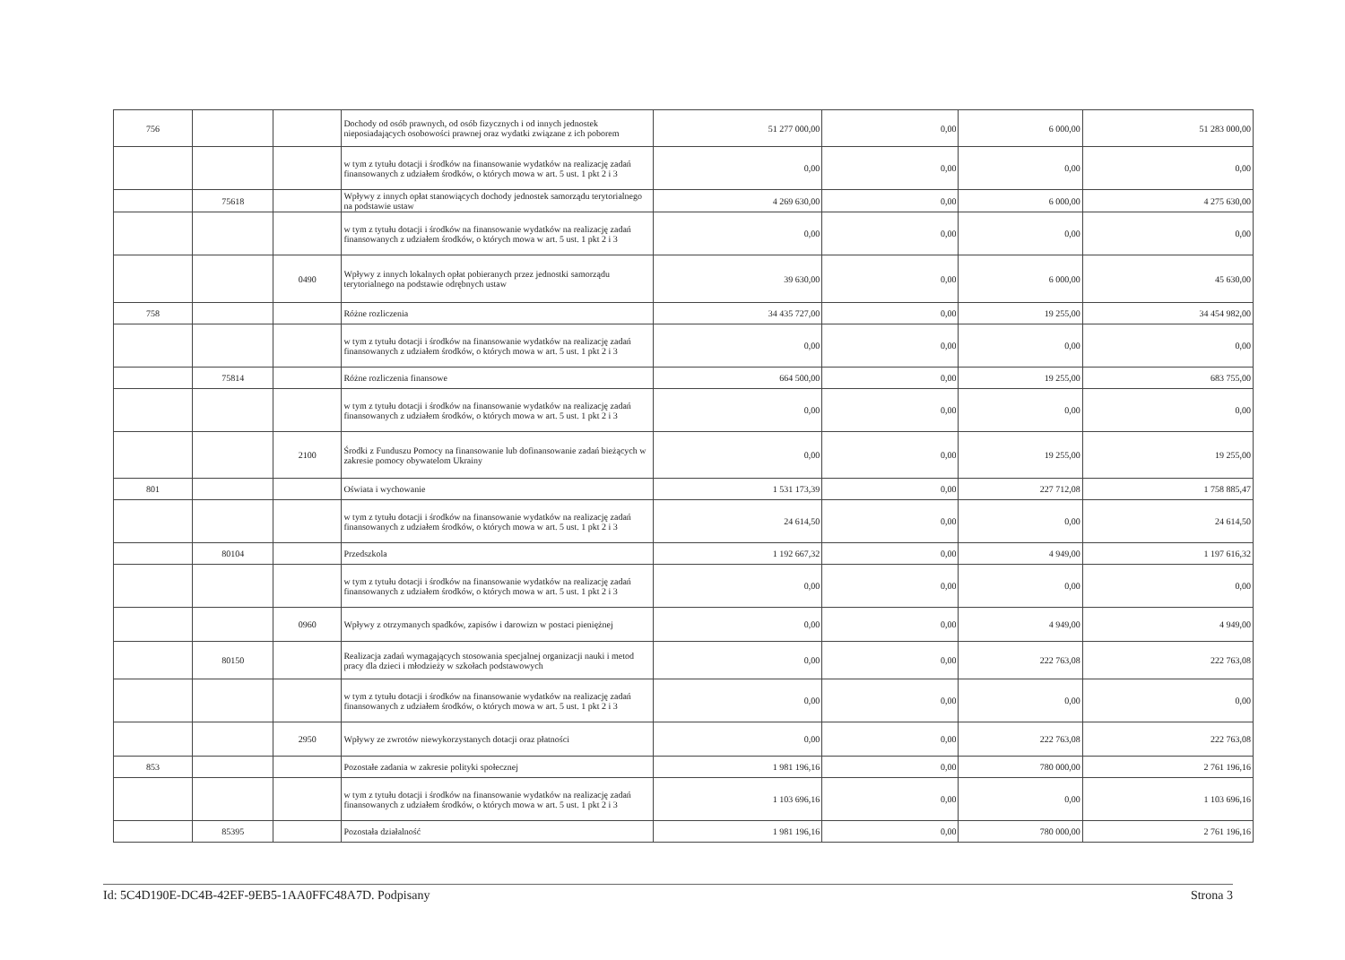| 756 | | | Dochody od osób prawnych, od osób fizycznych i od innych jednostek nieposiadających osobowości prawnej oraz wydatki związane z ich poborem | 51 277 000,00 | 0,00 | 6 000,00 | 51 283 000,00 |
| | | | w tym z tytułu dotacji i środków na finansowanie wydatków na realizację zadań finansowanych z udziałem środków, o których mowa w art. 5 ust. 1 pkt 2 i 3 | 0,00 | 0,00 | 0,00 | 0,00 |
| | 75618 | | Wpływy z innych opłat stanowiących dochody jednostek samorządu terytorialnego na podstawie ustaw | 4 269 630,00 | 0,00 | 6 000,00 | 4 275 630,00 |
| | | | w tym z tytułu dotacji i środków na finansowanie wydatków na realizację zadań finansowanych z udziałem środków, o których mowa w art. 5 ust. 1 pkt 2 i 3 | 0,00 | 0,00 | 0,00 | 0,00 |
| | | 0490 | Wpływy z innych lokalnych opłat pobieranych przez jednostki samorządu terytorialnego na podstawie odrębnych ustaw | 39 630,00 | 0,00 | 6 000,00 | 45 630,00 |
| 758 | | | Różne rozliczenia | 34 435 727,00 | 0,00 | 19 255,00 | 34 454 982,00 |
| | | | w tym z tytułu dotacji i środków na finansowanie wydatków na realizację zadań finansowanych z udziałem środków, o których mowa w art. 5 ust. 1 pkt 2 i 3 | 0,00 | 0,00 | 0,00 | 0,00 |
| | 75814 | | Różne rozliczenia finansowe | 664 500,00 | 0,00 | 19 255,00 | 683 755,00 |
| | | | w tym z tytułu dotacji i środków na finansowanie wydatków na realizację zadań finansowanych z udziałem środków, o których mowa w art. 5 ust. 1 pkt 2 i 3 | 0,00 | 0,00 | 0,00 | 0,00 |
| | | 2100 | Środki z Funduszu Pomocy na finansowanie lub dofinansowanie zadań bieżących w zakresie pomocy obywatelom Ukrainy | 0,00 | 0,00 | 19 255,00 | 19 255,00 |
| 801 | | | Oświata i wychowanie | 1 531 173,39 | 0,00 | 227 712,08 | 1 758 885,47 |
| | | | w tym z tytułu dotacji i środków na finansowanie wydatków na realizację zadań finansowanych z udziałem środków, o których mowa w art. 5 ust. 1 pkt 2 i 3 | 24 614,50 | 0,00 | 0,00 | 24 614,50 |
| | 80104 | | Przedszkola | 1 192 667,32 | 0,00 | 4 949,00 | 1 197 616,32 |
| | | | w tym z tytułu dotacji i środków na finansowanie wydatków na realizację zadań finansowanych z udziałem środków, o których mowa w art. 5 ust. 1 pkt 2 i 3 | 0,00 | 0,00 | 0,00 | 0,00 |
| | | 0960 | Wpływy z otrzymanych spadków, zapisów i darowizn w postaci pieniężnej | 0,00 | 0,00 | 4 949,00 | 4 949,00 |
| | 80150 | | Realizacja zadań wymagających stosowania specjalnej organizacji nauki i metod pracy dla dzieci i młodzieży w szkołach podstawowych | 0,00 | 0,00 | 222 763,08 | 222 763,08 |
| | | | w tym z tytułu dotacji i środków na finansowanie wydatków na realizację zadań finansowanych z udziałem środków, o których mowa w art. 5 ust. 1 pkt 2 i 3 | 0,00 | 0,00 | 0,00 | 0,00 |
| | | 2950 | Wpływy ze zwrotów niewykorzystanych dotacji oraz płatności | 0,00 | 0,00 | 222 763,08 | 222 763,08 |
| 853 | | | Pozostałe zadania w zakresie polityki społecznej | 1 981 196,16 | 0,00 | 780 000,00 | 2 761 196,16 |
| | | | w tym z tytułu dotacji i środków na finansowanie wydatków na realizację zadań finansowanych z udziałem środków, o których mowa w art. 5 ust. 1 pkt 2 i 3 | 1 103 696,16 | 0,00 | 0,00 | 1 103 696,16 |
| | 85395 | | Pozostała działalność | 1 981 196,16 | 0,00 | 780 000,00 | 2 761 196,16 |
Id: 5C4D190E-DC4B-42EF-9EB5-1AA0FFC48A7D. Podpisany Strona 3